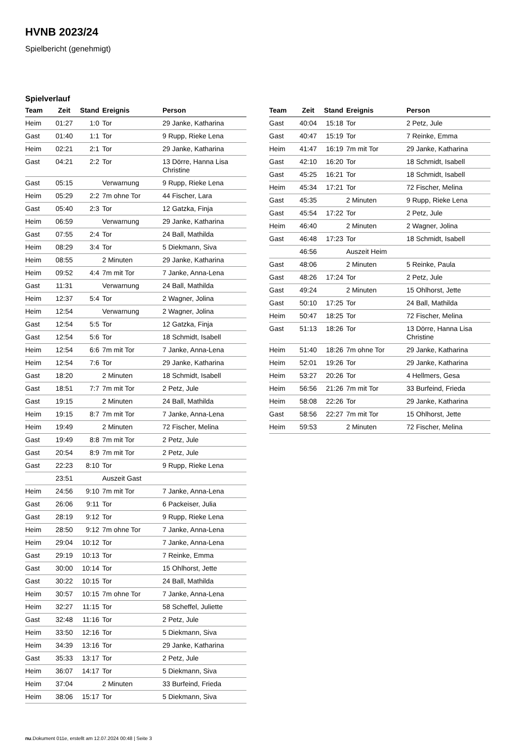HVNB 2023/24
Spielbericht (genehmigt)
Spielverlauf
| Team | Zeit | Stand | Ereignis | Person |
| --- | --- | --- | --- | --- |
| Heim | 01:27 | 1:0 | Tor | 29 Janke, Katharina |
| Gast | 01:40 | 1:1 | Tor | 9 Rupp, Rieke Lena |
| Heim | 02:21 | 2:1 | Tor | 29 Janke, Katharina |
| Gast | 04:21 | 2:2 | Tor | 13 Dörre, Hanna Lisa Christine |
| Gast | 05:15 | | Verwarnung | 9 Rupp, Rieke Lena |
| Heim | 05:29 | 2:2 | 7m ohne Tor | 44 Fischer, Lara |
| Gast | 05:40 | 2:3 | Tor | 12 Gatzka, Finja |
| Heim | 06:59 | | Verwarnung | 29 Janke, Katharina |
| Gast | 07:55 | 2:4 | Tor | 24 Ball, Mathilda |
| Heim | 08:29 | 3:4 | Tor | 5 Diekmann, Siva |
| Heim | 08:55 | | 2 Minuten | 29 Janke, Katharina |
| Heim | 09:52 | 4:4 | 7m mit Tor | 7 Janke, Anna-Lena |
| Gast | 11:31 | | Verwarnung | 24 Ball, Mathilda |
| Heim | 12:37 | 5:4 | Tor | 2 Wagner, Jolina |
| Heim | 12:54 | | Verwarnung | 2 Wagner, Jolina |
| Gast | 12:54 | 5:5 | Tor | 12 Gatzka, Finja |
| Gast | 12:54 | 5:6 | Tor | 18 Schmidt, Isabell |
| Heim | 12:54 | 6:6 | 7m mit Tor | 7 Janke, Anna-Lena |
| Heim | 12:54 | 7:6 | Tor | 29 Janke, Katharina |
| Gast | 18:20 | | 2 Minuten | 18 Schmidt, Isabell |
| Gast | 18:51 | 7:7 | 7m mit Tor | 2 Petz, Jule |
| Gast | 19:15 | | 2 Minuten | 24 Ball, Mathilda |
| Heim | 19:15 | 8:7 | 7m mit Tor | 7 Janke, Anna-Lena |
| Heim | 19:49 | | 2 Minuten | 72 Fischer, Melina |
| Gast | 19:49 | 8:8 | 7m mit Tor | 2 Petz, Jule |
| Gast | 20:54 | 8:9 | 7m mit Tor | 2 Petz, Jule |
| Gast | 22:23 | 8:10 | Tor | 9 Rupp, Rieke Lena |
| | 23:51 | | Auszeit Gast | |
| Heim | 24:56 | 9:10 | 7m mit Tor | 7 Janke, Anna-Lena |
| Gast | 26:06 | 9:11 | Tor | 6 Packeiser, Julia |
| Gast | 28:19 | 9:12 | Tor | 9 Rupp, Rieke Lena |
| Heim | 28:50 | 9:12 | 7m ohne Tor | 7 Janke, Anna-Lena |
| Heim | 29:04 | 10:12 | Tor | 7 Janke, Anna-Lena |
| Gast | 29:19 | 10:13 | Tor | 7 Reinke, Emma |
| Gast | 30:00 | 10:14 | Tor | 15 Ohlhorst, Jette |
| Gast | 30:22 | 10:15 | Tor | 24 Ball, Mathilda |
| Heim | 30:57 | 10:15 | 7m ohne Tor | 7 Janke, Anna-Lena |
| Heim | 32:27 | 11:15 | Tor | 58 Scheffel, Juliette |
| Gast | 32:48 | 11:16 | Tor | 2 Petz, Jule |
| Heim | 33:50 | 12:16 | Tor | 5 Diekmann, Siva |
| Heim | 34:39 | 13:16 | Tor | 29 Janke, Katharina |
| Gast | 35:33 | 13:17 | Tor | 2 Petz, Jule |
| Heim | 36:07 | 14:17 | Tor | 5 Diekmann, Siva |
| Heim | 37:04 | | 2 Minuten | 33 Burfeind, Frieda |
| Heim | 38:06 | 15:17 | Tor | 5 Diekmann, Siva |
| Team | Zeit | Stand | Ereignis | Person |
| --- | --- | --- | --- | --- |
| Gast | 40:04 | 15:18 | Tor | 2 Petz, Jule |
| Gast | 40:47 | 15:19 | Tor | 7 Reinke, Emma |
| Heim | 41:47 | 16:19 | 7m mit Tor | 29 Janke, Katharina |
| Gast | 42:10 | 16:20 | Tor | 18 Schmidt, Isabell |
| Gast | 45:25 | 16:21 | Tor | 18 Schmidt, Isabell |
| Heim | 45:34 | 17:21 | Tor | 72 Fischer, Melina |
| Gast | 45:35 | | 2 Minuten | 9 Rupp, Rieke Lena |
| Gast | 45:54 | 17:22 | Tor | 2 Petz, Jule |
| Heim | 46:40 | | 2 Minuten | 2 Wagner, Jolina |
| Gast | 46:48 | 17:23 | Tor | 18 Schmidt, Isabell |
| | 46:56 | | Auszeit Heim | |
| Gast | 48:06 | | 2 Minuten | 5 Reinke, Paula |
| Gast | 48:26 | 17:24 | Tor | 2 Petz, Jule |
| Gast | 49:24 | | 2 Minuten | 15 Ohlhorst, Jette |
| Gast | 50:10 | 17:25 | Tor | 24 Ball, Mathilda |
| Heim | 50:47 | 18:25 | Tor | 72 Fischer, Melina |
| Gast | 51:13 | 18:26 | Tor | 13 Dörre, Hanna Lisa Christine |
| Heim | 51:40 | 18:26 | 7m ohne Tor | 29 Janke, Katharina |
| Heim | 52:01 | 19:26 | Tor | 29 Janke, Katharina |
| Heim | 53:27 | 20:26 | Tor | 4 Hellmers, Gesa |
| Heim | 56:56 | 21:26 | 7m mit Tor | 33 Burfeind, Frieda |
| Heim | 58:08 | 22:26 | Tor | 29 Janke, Katharina |
| Gast | 58:56 | 22:27 | 7m mit Tor | 15 Ohlhorst, Jette |
| Heim | 59:53 | | 2 Minuten | 72 Fischer, Melina |
nu.Dokument 011e, erstellt am 12.07.2024 00:48 | Seite 3